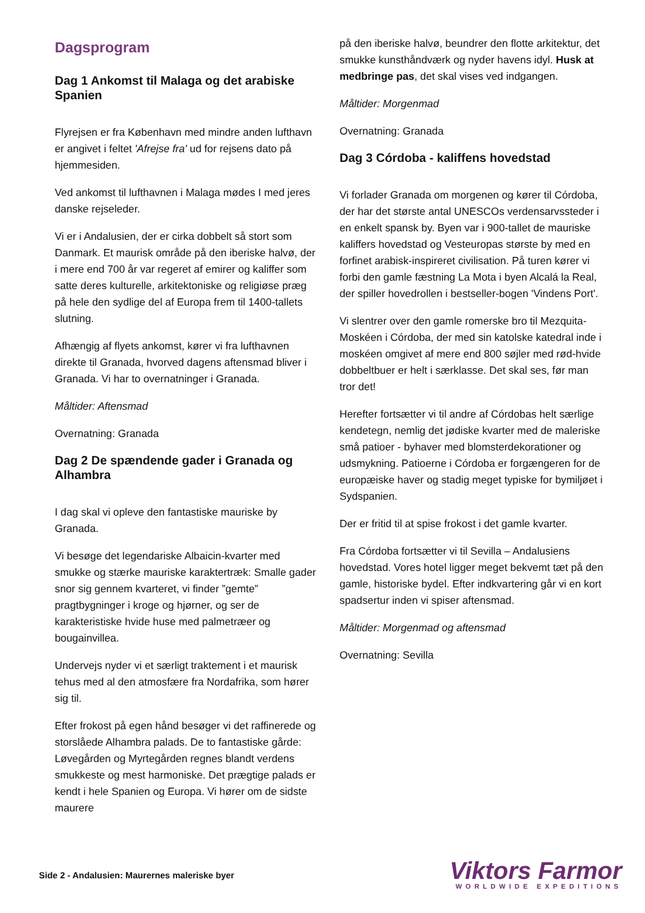Dagsprogram
Dag 1 Ankomst til Malaga og det arabiske Spanien
Flyrejsen er fra København med mindre anden lufthavn er angivet i feltet 'Afrejse fra' ud for rejsens dato på hjemmesiden.
Ved ankomst til lufthavnen i Malaga mødes I med jeres danske rejseleder.
Vi er i Andalusien, der er cirka dobbelt så stort som Danmark. Et maurisk område på den iberiske halvø, der i mere end 700 år var regeret af emirer og kaliffer som satte deres kulturelle, arkitektoniske og religiøse præg på hele den sydlige del af Europa frem til 1400-tallets slutning.
Afhængig af flyets ankomst, kører vi fra lufthavnen direkte til Granada, hvorved dagens aftensmad bliver i Granada. Vi har to overnatninger i Granada.
Måltider: Aftensmad
Overnatning: Granada
Dag 2 De spændende gader i Granada og Alhambra
I dag skal vi opleve den fantastiske mauriske by Granada.
Vi besøge det legendariske Albaicin-kvarter med smukke og stærke mauriske karaktertræk: Smalle gader snor sig gennem kvarteret, vi finder ”gemte” pragtbygninger i kroge og hjørner, og ser de karakteristiske hvide huse med palmetræer og bougainvillea.
Undervejs nyder vi et særligt traktement i et maurisk tehus med al den atmosfære fra Nordafrika, som hører sig til.
Efter frokost på egen hånd besøger vi det raffinerede og storslåede Alhambra palads. De to fantastiske gårde: Løvegården og Myrtegården regnes blandt verdens smukkeste og mest harmoniske. Det prægtige palads er kendt i hele Spanien og Europa. Vi hører om de sidste maurere
på den iberiske halvø, beundrer den flotte arkitektur, det smukke kunsthåndværk og nyder havens idyl. Husk at medbringe pas, det skal vises ved indgangen.
Måltider: Morgenmad
Overnatning: Granada
Dag 3 Córdoba - kaliffens hovedstad
Vi forlader Granada om morgenen og kører til Córdoba, der har det største antal UNESCOs verdensarvssteder i en enkelt spansk by. Byen var i 900-tallet de mauriske kaliffers hovedstad og Vesteuropas største by med en forfinet arabisk-inspireret civilisation. På turen kører vi forbi den gamle fæstning La Mota i byen Alcalá la Real, der spiller hovedrollen i bestseller-bogen 'Vindens Port'.
Vi slentrer over den gamle romerske bro til Mezquita-Moskéen i Córdoba, der med sin katolske katedral inde i moskéen omgivet af mere end 800 søjler med rød-hvide dobbeltbuer er helt i særklasse. Det skal ses, før man tror det!
Herefter fortsætter vi til andre af Córdobas helt særlige kendetegn, nemlig det jødiske kvarter med de maleriske små patioer - byhaver med blomsterdekorationer og udsmykning. Patioerne i Córdoba er forgængeren for de europæiske haver og stadig meget typiske for bymiljøet i Sydspanien.
Der er fritid til at spise frokost i det gamle kvarter.
Fra Córdoba fortsætter vi til Sevilla – Andalusiens hovedstad. Vores hotel ligger meget bekvemt tæt på den gamle, historiske bydel. Efter indkvartering går vi en kort spadsertur inden vi spiser aftensmad.
Måltider: Morgenmad og aftensmad
Overnatning: Sevilla
Side 2 - Andalusien: Maurernes maleriske byer
Viktors Farmor
WORLDWIDE EXPEDITIONS